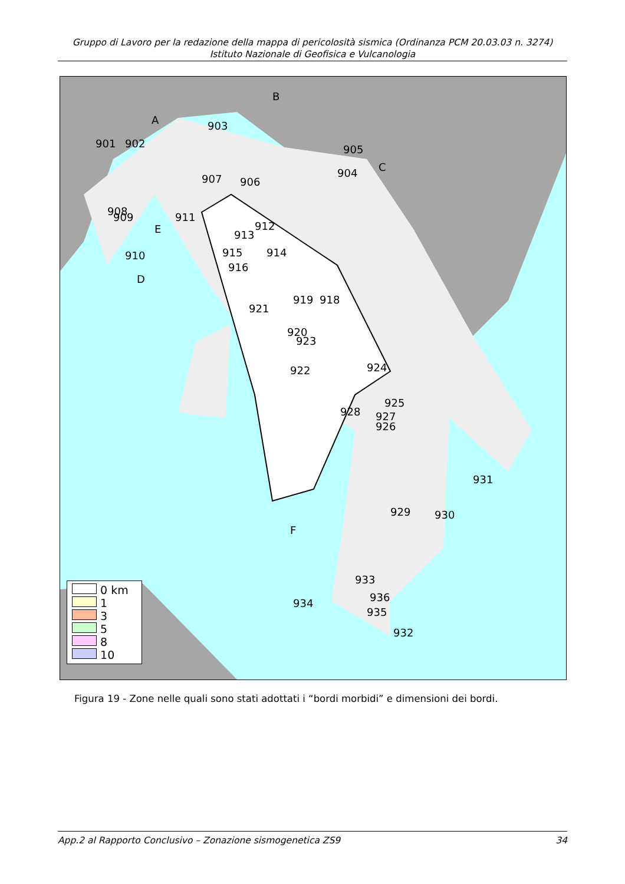Gruppo di Lavoro per la redazione della mappa di pericolosità sismica (Ordinanza PCM 20.03.03 n. 3274)
Istituto Nazionale di Geofisica e Vulcanologia
913
915
923
919
918
929
931
901
902
903
905
907
906
904
909
908
911
912
914
916
921
920
924
925
926
928
927
930
932
933
934
936
935
910
922
A
B
C
D
E
F
0 km
1
3
5
8
10
Figura 19 - Zone nelle quali sono stati adottati i “bordi morbidi” e dimensioni dei bordi.
App.2 al Rapporto Conclusivo – Zonazione sismogenetica ZS9 34